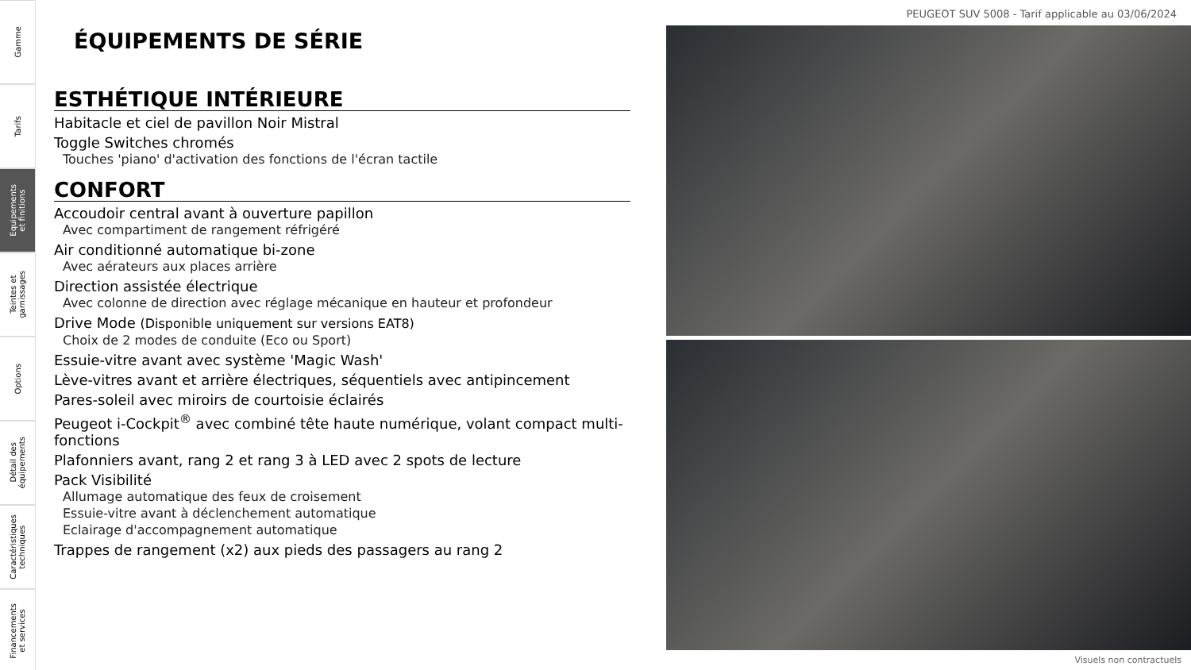Gamme
Tarifs
Equipements
et finitions
Teintes et
garnissages
Options
Détail des
équipements
Caractéristiques
techniques
Financements
et services
PEUGEOT SUV 5008 - Tarif applicable au 03/06/2024
ÉQUIPEMENTS DE SÉRIE
ESTHÉTIQUE INTÉRIEURE
Habitacle et ciel de pavillon Noir Mistral
Toggle Switches chromés
Touches 'piano' d'activation des fonctions de l'écran tactile
CONFORT
Accoudoir central avant à ouverture papillon
Avec compartiment de rangement réfrigéré
Air conditionné automatique bi-zone
Avec aérateurs aux places arrière
Direction assistée électrique
Avec colonne de direction avec réglage mécanique en hauteur et profondeur
Drive Mode (Disponible uniquement sur versions EAT8)
Choix de 2 modes de conduite (Eco ou Sport)
Essuie-vitre avant avec système 'Magic Wash'
Lève-vitres avant et arrière électriques, séquentiels avec antipincement
Pares-soleil avec miroirs de courtoisie éclairés
Peugeot i-Cockpit<sup>®</sup> avec combiné tête haute numérique, volant compact multi-fonctions
Plafonniers avant, rang 2 et rang 3 à LED avec 2 spots de lecture
Pack Visibilité
Allumage automatique des feux de croisement
Essuie-vitre avant à déclenchement automatique
Eclairage d'accompagnement automatique
Trappes de rangement (x2) aux pieds des passagers au rang 2
Visuels non contractuels